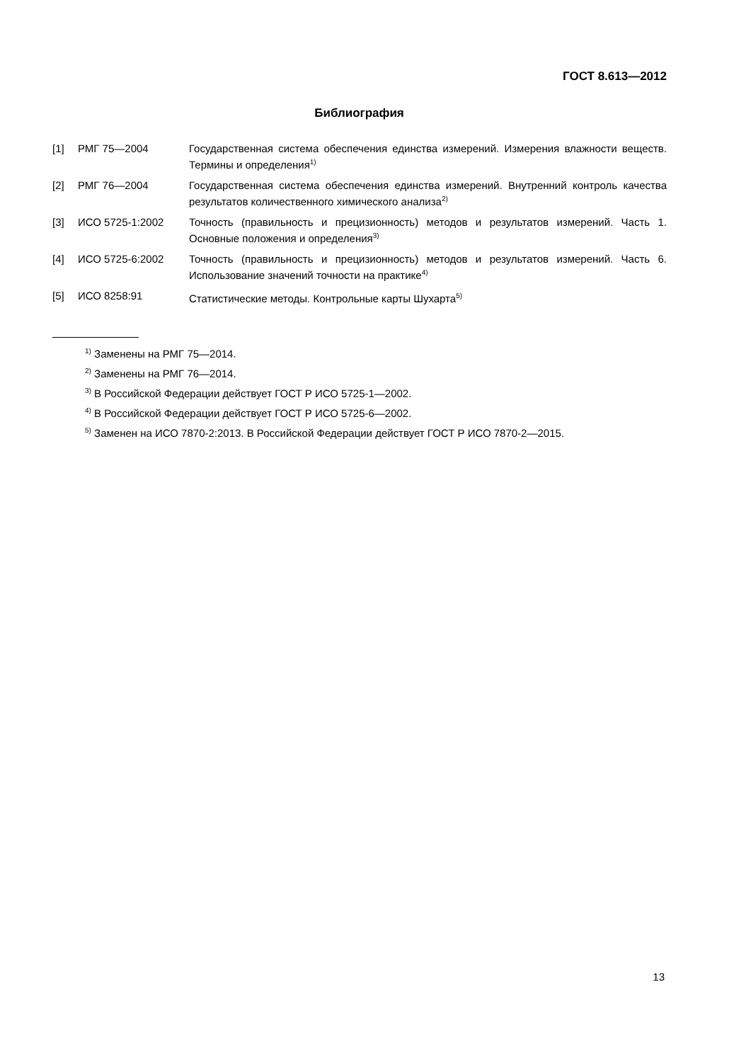ГОСТ 8.613—2012
Библиография
| [1] | РМГ 75—2004 | Государственная система обеспечения единства измерений. Измерения влажности веществ. Термины и определения<sup>1)</sup> |
| [2] | РМГ 76—2004 | Государственная система обеспечения единства измерений. Внутренний контроль качества результатов количественного химического анализа<sup>2)</sup> |
| [3] | ИСО 5725-1:2002 | Точность (правильность и прецизионность) методов и результатов измерений. Часть 1. Основные положения и определения<sup>3)</sup> |
| [4] | ИСО 5725-6:2002 | Точность (правильность и прецизионность) методов и результатов измерений. Часть 6. Использование значений точности на практике<sup>4)</sup> |
| [5] | ИСО 8258:91 | Статистические методы. Контрольные карты Шухарта<sup>5)</sup> |
<sup>1)</sup> Заменены на РМГ 75—2014.
<sup>2)</sup> Заменены на РМГ 76—2014.
<sup>3)</sup> В Российской Федерации действует ГОСТ Р ИСО 5725-1—2002.
<sup>4)</sup> В Российской Федерации действует ГОСТ Р ИСО 5725-6—2002.
<sup>5)</sup> Заменен на ИСО 7870-2:2013. В Российской Федерации действует ГОСТ Р ИСО 7870-2—2015.
13